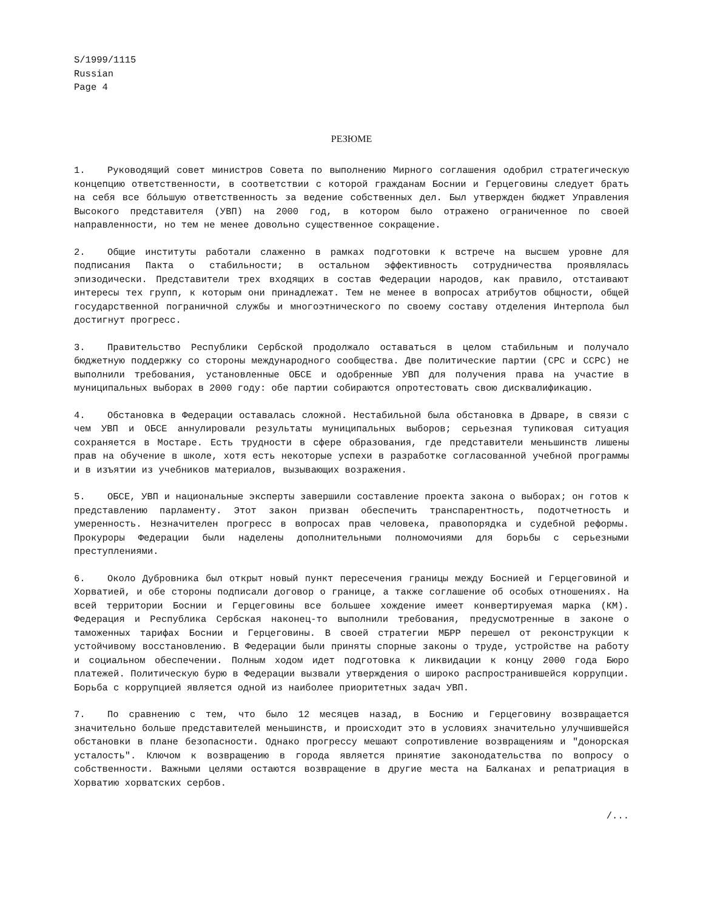S/1999/1115
Russian
Page 4
РЕЗЮМЕ
1. Руководящий совет министров Совета по выполнению Мирного соглашения одобрил стратегическую концепцию ответственности, в соответствии с которой гражданам Боснии и Герцеговины следует брать на себя все бóльшую ответственность за ведение собственных дел. Был утвержден бюджет Управления Высокого представителя (УВП) на 2000 год, в котором было отражено ограниченное по своей направленности, но тем не менее довольно существенное сокращение.
2. Общие институты работали слаженно в рамках подготовки к встрече на высшем уровне для подписания Пакта о стабильности; в остальном эффективность сотрудничества проявлялась эпизодически. Представители трех входящих в состав Федерации народов, как правило, отстаивают интересы тех групп, к которым они принадлежат. Тем не менее в вопросах атрибутов общности, общей государственной пограничной службы и многоэтнического по своему составу отделения Интерпола был достигнут прогресс.
3. Правительство Республики Сербской продолжало оставаться в целом стабильным и получало бюджетную поддержку со стороны международного сообщества. Две политические партии (СРС и ССРС) не выполнили требования, установленные ОБСЕ и одобренные УВП для получения права на участие в муниципальных выборах в 2000 году: обе партии собираются опротестовать свою дисквалификацию.
4. Обстановка в Федерации оставалась сложной. Нестабильной была обстановка в Дрваре, в связи с чем УВП и ОБСЕ аннулировали результаты муниципальных выборов; серьезная тупиковая ситуация сохраняется в Мостаре. Есть трудности в сфере образования, где представители меньшинств лишены прав на обучение в школе, хотя есть некоторые успехи в разработке согласованной учебной программы и в изъятии из учебников материалов, вызывающих возражения.
5. ОБСЕ, УВП и национальные эксперты завершили составление проекта закона о выборах; он готов к представлению парламенту. Этот закон призван обеспечить транспарентность, подотчетность и умеренность. Незначителен прогресс в вопросах прав человека, правопорядка и судебной реформы. Прокуроры Федерации были наделены дополнительными полномочиями для борьбы с серьезными преступлениями.
6. Около Дубровника был открыт новый пункт пересечения границы между Боснией и Герцеговиной и Хорватией, и обе стороны подписали договор о границе, а также соглашение об особых отношениях. На всей территории Боснии и Герцеговины все большее хождение имеет конвертируемая марка (КМ). Федерация и Республика Сербская наконец-то выполнили требования, предусмотренные в законе о таможенных тарифах Боснии и Герцеговины. В своей стратегии МБРР перешел от реконструкции к устойчивому восстановлению. В Федерации были приняты спорные законы о труде, устройстве на работу и социальном обеспечении. Полным ходом идет подготовка к ликвидации к концу 2000 года Бюро платежей. Политическую бурю в Федерации вызвали утверждения о широко распространившейся коррупции. Борьба с коррупцией является одной из наиболее приоритетных задач УВП.
7. По сравнению с тем, что было 12 месяцев назад, в Боснию и Герцеговину возвращается значительно больше представителей меньшинств, и происходит это в условиях значительно улучшившейся обстановки в плане безопасности. Однако прогрессу мешают сопротивление возвращениям и "донорская усталость". Ключом к возвращению в города является принятие законодательства по вопросу о собственности. Важными целями остаются возвращение в другие места на Балканах и репатриация в Хорватию хорватских сербов.
/...